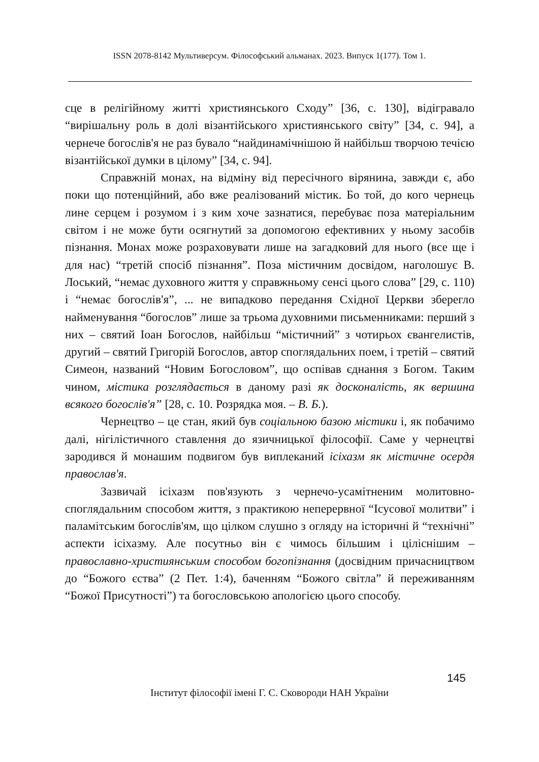ISSN 2078-8142 Мультиверсум. Філософський альманах. 2023. Випуск 1(177). Том 1.
сце в релігійному житті християнського Сходу” [36, с. 130], відігравало “вирішальну роль в долі візантійського християнського світу” [34, с. 94], а чернече богослів'я не раз бувало “найдинамічнішою й найбільш творчою течією візантійської думки в цілому” [34, с. 94].
Справжній монах, на відміну від пересічного вірянина, завжди є, або поки що потенційний, або вже реалізований містик. Бо той, до кого чернець лине серцем і розумом і з ким хоче зазнатися, перебуває поза матеріальним світом і не може бути осягнутий за допомогою ефективних у ньому засобів пізнання. Монах може розраховувати лише на загадковий для нього (все ще і для нас) “третій спосіб пізнання”. Поза містичним досвідом, наголошує В. Лоський, “немає духовного життя у справжньому сенсі цього слова” [29, с. 110) і “немає богослів'я”, ... не випадково передання Східної Церкви зберегло найменування “богослов” лише за трьома духовними письменниками: перший з них – святий Іоан Богослов, найбільш “містичний” з чотирьох євангелистів, другий – святий Григорій Богослов, автор споглядальних поем, і третій – святий Симеон, названий “Новим Богословом”, що оспівав єднання з Богом. Таким чином, містика розглядається в даному разі як досконалість, як вершина всякого богослів'я” [28, с. 10. Розрядка моя. – В. Б.).
Чернецтво – це стан, який був соціальною базою містики і, як побачимо далі, нігілістичного ставлення до язичницької філософії. Саме у чернецтві зародився й монашим подвигом був виплеканий ісіхазм як містичне осердя православ'я.
Зазвичай ісіхазм пов'язують з чернечо-усамітненим молитовно-споглядальним способом життя, з практикою неперервної “Ісусової молитви” і паламітським богослів'ям, що цілком слушно з огляду на історичні й “технічні” аспекти ісіхазму. Але посутньо він є чимось більшим і ціліснішим – православно-християнським способом богопізнання (досвідним причасництвом до “Божого єства” (2 Пет. 1:4), баченням “Божого світла” й переживанням “Божої Присутності”) та богословською апологією цього способу.
145
Інститут філософії імені Г. С. Сковороди НАН України